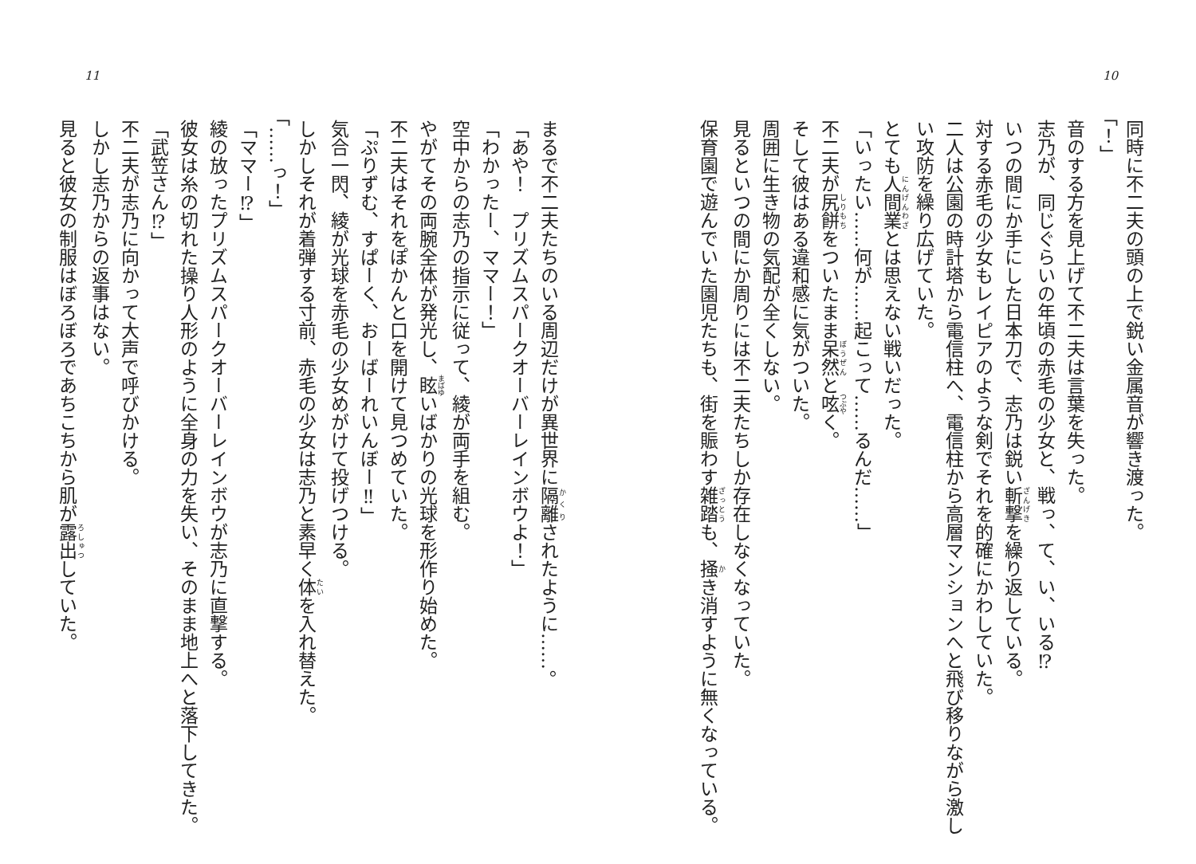10
同時に不二夫の頭の上で鋭い金属音が響き渡った。
「！」
音のする方を見上げて不二夫は言葉を失った。
志乃が、同じぐらいの年頃の赤毛の少女と、戦っ、て、い、いる⁉
いつの間にか手にした日本刀で、志乃は鋭い斬撃を繰り返している。
対する赤毛の少女もレイピアのような剣でそれを的確にかわしていた。
二人は公園の時計塔から電信柱へ、電信柱から高層マンションへと飛び移りながら激しい攻防を繰り広げていた。
とても人間業とは思えない戦いだった。
「いったい……何が……起こって……るんだ……」
不二夫が尻餅をついたまま呆然と呟く。
そして彼はある違和感に気がついた。
周囲に生き物の気配が全くしない。
見るといつの間にか周りには不二夫たちしか存在しなくなっていた。
保育園で遊んでいた園児たちも、街を賑わす雑踏も、掻き消すように無くなっている。
11
まるで不二夫たちのいる周辺だけが異世界に隔離されたように……。
「あや！　プリズムスパークオーバーレインボウよ！」
「わかったー、ママー！」
空中からの志乃の指示に従って、綾が両手を組む。
やがてその両腕全体が発光し、眩いばかりの光球を形作り始めた。
不二夫はそれをぽかんと口を開けて見つめていた。
「ぷりずむ、すぱーく、おーばーれいんぼー‼」
気合一閃、綾が光球を赤毛の少女めがけて投げつける。
しかしそれが着弾する寸前、赤毛の少女は志乃と素早く体を入れ替えた。
「……っ！」
「ママー⁉」
綾の放ったプリズムスパークオーバーレインボウが志乃に直撃する。
彼女は糸の切れた操り人形のように全身の力を失い、そのまま地上へと落下してきた。
「武笠さん⁉」
不二夫が志乃に向かって大声で呼びかける。
しかし志乃からの返事はない。
見ると彼女の制服はぼろぼろであちこちから肌が露出していた。